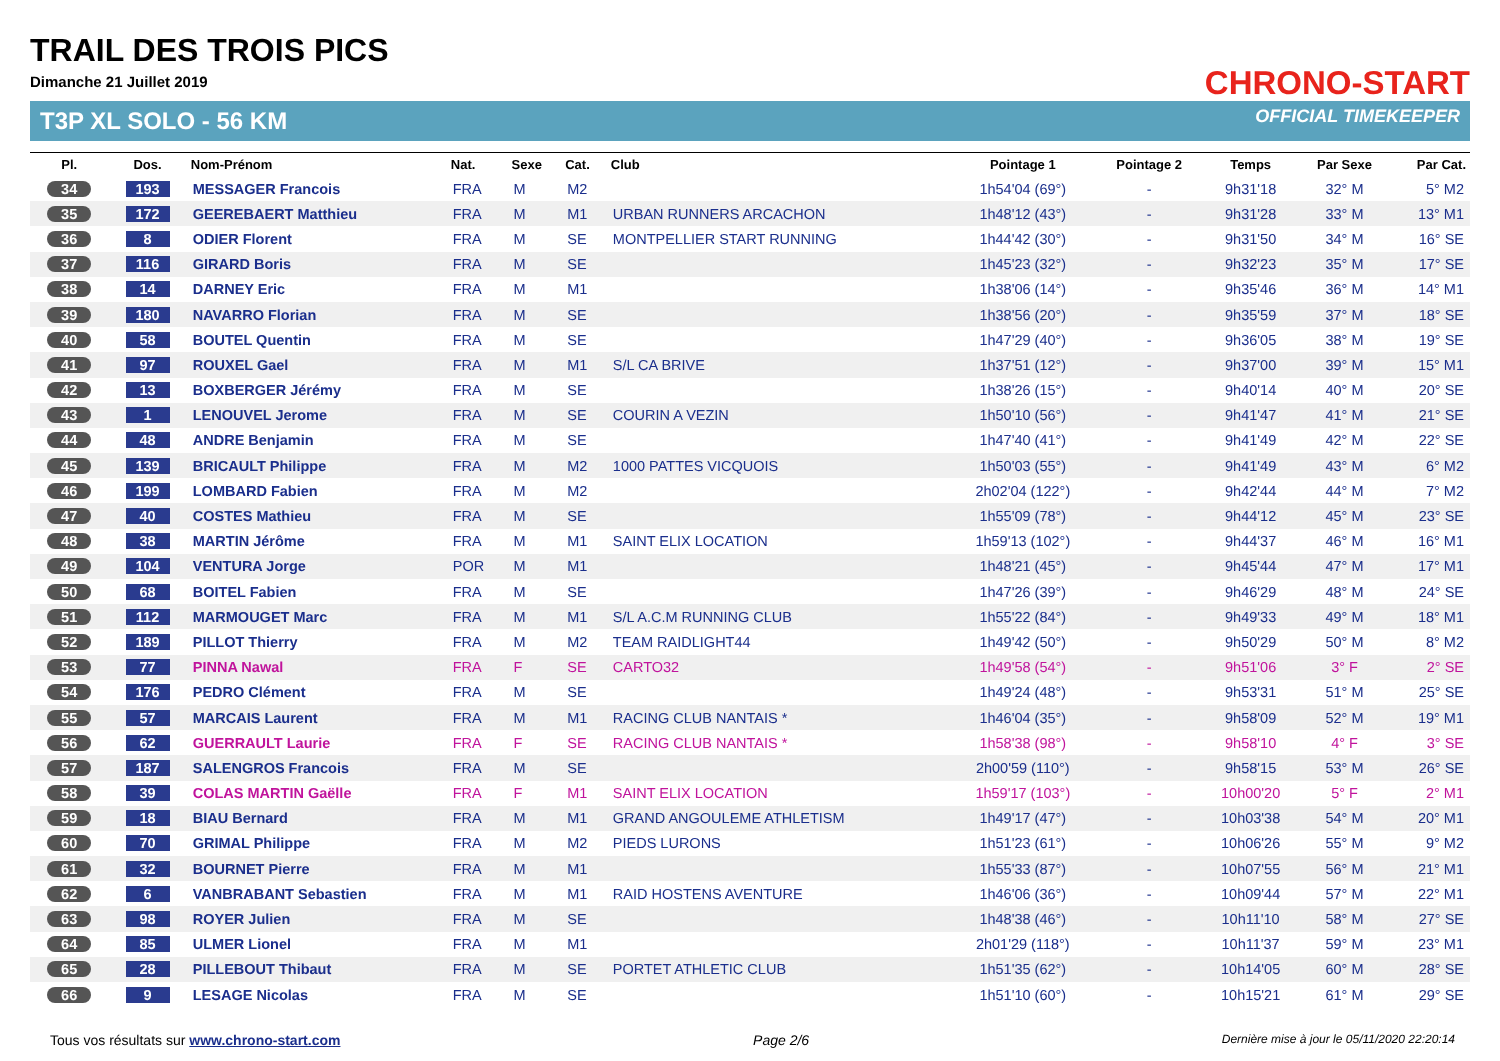TRAIL DES TROIS PICS
Dimanche 21 Juillet 2019
T3P XL SOLO - 56 KM
CHRONO-START
OFFICIAL TIMEKEEPER
| Pl. | Dos. | Nom-Prénom | Nat. | Sexe | Cat. | Club | Pointage 1 | Pointage 2 | Temps | Par Sexe | Par Cat. |
| --- | --- | --- | --- | --- | --- | --- | --- | --- | --- | --- | --- |
| 34 | 193 | MESSAGER Francois | FRA | M | M2 | | 1h54'04 (69°) | - | 9h31'18 | 32° M | 5° M2 |
| 35 | 172 | GEEREBAERT Matthieu | FRA | M | M1 | URBAN RUNNERS ARCACHON | 1h48'12 (43°) | - | 9h31'28 | 33° M | 13° M1 |
| 36 | 8 | ODIER Florent | FRA | M | SE | MONTPELLIER START RUNNING | 1h44'42 (30°) | - | 9h31'50 | 34° M | 16° SE |
| 37 | 116 | GIRARD Boris | FRA | M | SE | | 1h45'23 (32°) | - | 9h32'23 | 35° M | 17° SE |
| 38 | 14 | DARNEY Eric | FRA | M | M1 | | 1h38'06 (14°) | - | 9h35'46 | 36° M | 14° M1 |
| 39 | 180 | NAVARRO Florian | FRA | M | SE | | 1h38'56 (20°) | - | 9h35'59 | 37° M | 18° SE |
| 40 | 58 | BOUTEL Quentin | FRA | M | SE | | 1h47'29 (40°) | - | 9h36'05 | 38° M | 19° SE |
| 41 | 97 | ROUXEL Gael | FRA | M | M1 | S/L CA BRIVE | 1h37'51 (12°) | - | 9h37'00 | 39° M | 15° M1 |
| 42 | 13 | BOXBERGER Jérémy | FRA | M | SE | | 1h38'26 (15°) | - | 9h40'14 | 40° M | 20° SE |
| 43 | 1 | LENOUVEL Jerome | FRA | M | SE | COURIN A VEZIN | 1h50'10 (56°) | - | 9h41'47 | 41° M | 21° SE |
| 44 | 48 | ANDRE Benjamin | FRA | M | SE | | 1h47'40 (41°) | - | 9h41'49 | 42° M | 22° SE |
| 45 | 139 | BRICAULT Philippe | FRA | M | M2 | 1000 PATTES VICQUOIS | 1h50'03 (55°) | - | 9h41'49 | 43° M | 6° M2 |
| 46 | 199 | LOMBARD Fabien | FRA | M | M2 | | 2h02'04 (122°) | - | 9h42'44 | 44° M | 7° M2 |
| 47 | 40 | COSTES Mathieu | FRA | M | SE | | 1h55'09 (78°) | - | 9h44'12 | 45° M | 23° SE |
| 48 | 38 | MARTIN Jérôme | FRA | M | M1 | SAINT ELIX LOCATION | 1h59'13 (102°) | - | 9h44'37 | 46° M | 16° M1 |
| 49 | 104 | VENTURA Jorge | POR | M | M1 | | 1h48'21 (45°) | - | 9h45'44 | 47° M | 17° M1 |
| 50 | 68 | BOITEL Fabien | FRA | M | SE | | 1h47'26 (39°) | - | 9h46'29 | 48° M | 24° SE |
| 51 | 112 | MARMOUGET Marc | FRA | M | M1 | S/L A.C.M RUNNING CLUB | 1h55'22 (84°) | - | 9h49'33 | 49° M | 18° M1 |
| 52 | 189 | PILLOT Thierry | FRA | M | M2 | TEAM RAIDLIGHT44 | 1h49'42 (50°) | - | 9h50'29 | 50° M | 8° M2 |
| 53 | 77 | PINNA Nawal | FRA | F | SE | CARTO32 | 1h49'58 (54°) | - | 9h51'06 | 3° F | 2° SE |
| 54 | 176 | PEDRO Clément | FRA | M | SE | | 1h49'24 (48°) | - | 9h53'31 | 51° M | 25° SE |
| 55 | 57 | MARCAIS Laurent | FRA | M | M1 | RACING CLUB NANTAIS * | 1h46'04 (35°) | - | 9h58'09 | 52° M | 19° M1 |
| 56 | 62 | GUERRAULT Laurie | FRA | F | SE | RACING CLUB NANTAIS * | 1h58'38 (98°) | - | 9h58'10 | 4° F | 3° SE |
| 57 | 187 | SALENGROS Francois | FRA | M | SE | | 2h00'59 (110°) | - | 9h58'15 | 53° M | 26° SE |
| 58 | 39 | COLAS MARTIN Gaëlle | FRA | F | M1 | SAINT ELIX LOCATION | 1h59'17 (103°) | - | 10h00'20 | 5° F | 2° M1 |
| 59 | 18 | BIAU Bernard | FRA | M | M1 | GRAND ANGOULEME ATHLETISM | 1h49'17 (47°) | - | 10h03'38 | 54° M | 20° M1 |
| 60 | 70 | GRIMAL Philippe | FRA | M | M2 | PIEDS LURONS | 1h51'23 (61°) | - | 10h06'26 | 55° M | 9° M2 |
| 61 | 32 | BOURNET Pierre | FRA | M | M1 | | 1h55'33 (87°) | - | 10h07'55 | 56° M | 21° M1 |
| 62 | 6 | VANBRABANT Sebastien | FRA | M | M1 | RAID HOSTENS AVENTURE | 1h46'06 (36°) | - | 10h09'44 | 57° M | 22° M1 |
| 63 | 98 | ROYER Julien | FRA | M | SE | | 1h48'38 (46°) | - | 10h11'10 | 58° M | 27° SE |
| 64 | 85 | ULMER Lionel | FRA | M | M1 | | 2h01'29 (118°) | - | 10h11'37 | 59° M | 23° M1 |
| 65 | 28 | PILLEBOUT Thibaut | FRA | M | SE | PORTET ATHLETIC CLUB | 1h51'35 (62°) | - | 10h14'05 | 60° M | 28° SE |
| 66 | 9 | LESAGE Nicolas | FRA | M | SE | | 1h51'10 (60°) | - | 10h15'21 | 61° M | 29° SE |
Tous vos résultats sur www.chrono-start.com Page 2/6 Dernière mise à jour le 05/11/2020 22:20:14